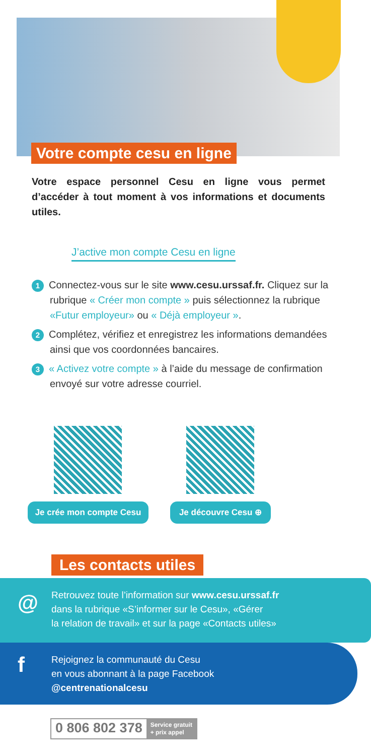Votre compte cesu en ligne
Votre espace personnel Cesu en ligne vous permet d’accéder à tout moment à vos informations et documents utiles.
J’active mon compte Cesu en ligne
1 Connectez-vous sur le site www.cesu.urssaf.fr. Cliquez sur la rubrique « Créer mon compte » puis sélectionnez la rubrique «Futur employeur» ou « Déjà employeur ».
2 Complétez, vérifiez et enregistrez les informations demandées ainsi que vos coordonnées bancaires.
3 « Activez votre compte » à l’aide du message de confirmation envoyé sur votre adresse courriel.
Je crée mon compte Cesu Je découvre Cesu ⊕
Les contacts utiles
@
Retrouvez toute l’information sur www.cesu.urssaf.fr
dans la rubrique «S’informer sur le Cesu», «Gérer
la relation de travail» et sur la page «Contacts utiles»
f
Rejoignez la communauté du Cesu
en vous abonnant à la page Facebook
@centrenationalcesu
0 806 802 378 Service gratuit
+ prix appel